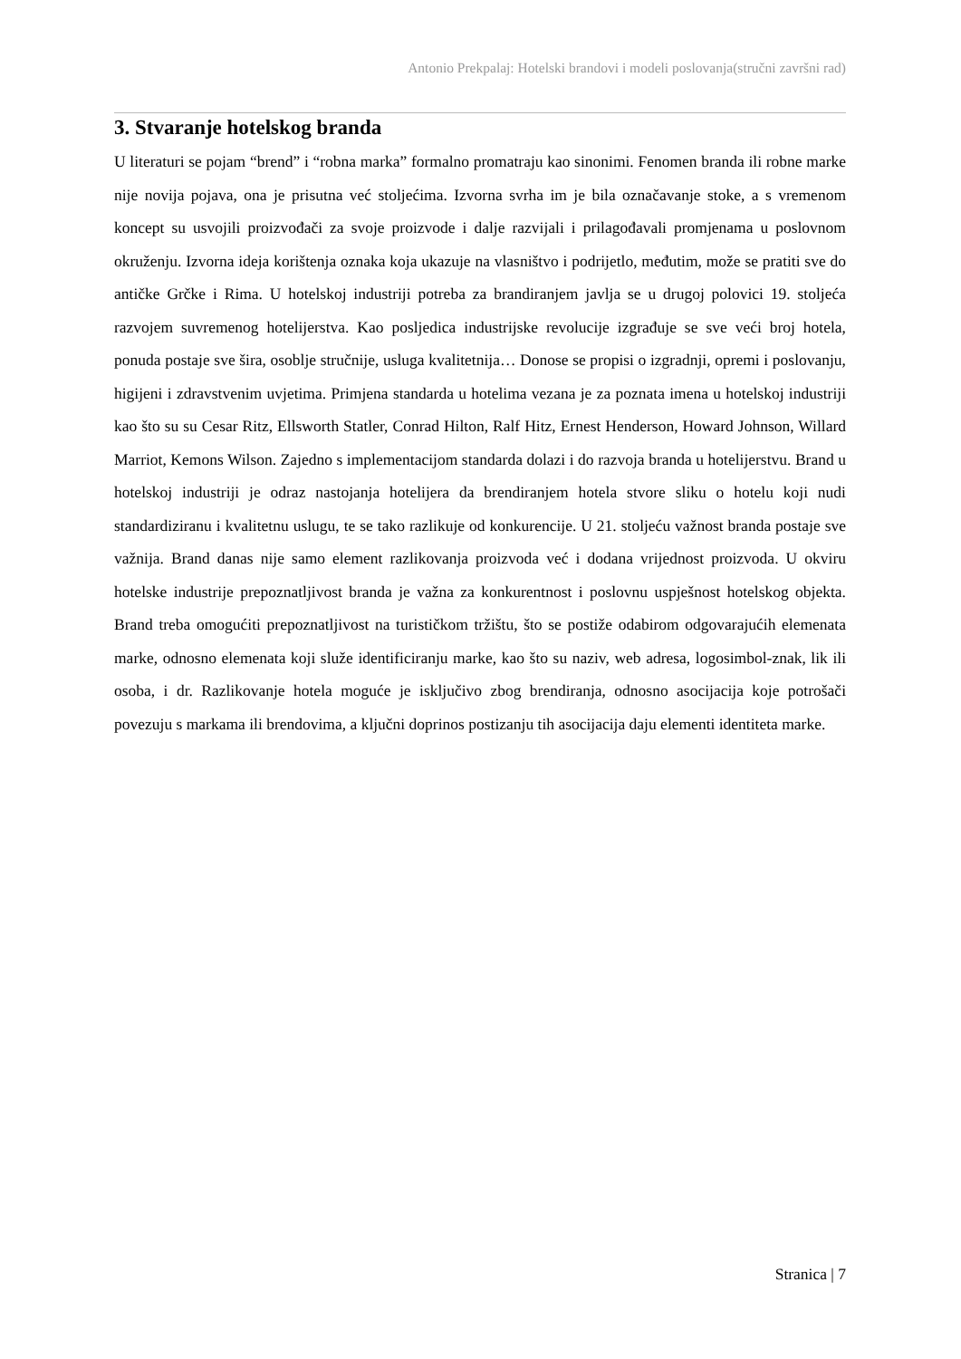Antonio Prekpalaj: Hotelski brandovi i modeli poslovanja(stručni završni rad)
3. Stvaranje hotelskog branda
U literaturi se pojam “brend” i “robna marka” formalno promatraju kao sinonimi. Fenomen branda ili robne marke nije novija pojava, ona je prisutna već stoljećima. Izvorna svrha im je bila označavanje stoke, a s vremenom koncept su usvojili proizvođači za svoje proizvode i dalje razvijali i prilagođavali promjenama u poslovnom okruženju. Izvorna ideja korištenja oznaka koja ukazuje na vlasništvo i podrijetlo, međutim, može se pratiti sve do antičke Grčke i Rima. U hotelskoj industriji potreba za brandiranjem javlja se u drugoj polovici 19. stoljeća razvojem suvremenog hotelijerstva. Kao posljedica industrijske revolucije izgrađuje se sve veći broj hotela, ponuda postaje sve šira, osoblje stručnije, usluga kvalitetnija… Donose se propisi o izgradnji, opremi i poslovanju, higijeni i zdravstvenim uvjetima. Primjena standarda u hotelima vezana je za poznata imena u hotelskoj industriji kao što su su Cesar Ritz, Ellsworth Statler, Conrad Hilton, Ralf Hitz, Ernest Henderson, Howard Johnson, Willard Marriot, Kemons Wilson. Zajedno s implementacijom standarda dolazi i do razvoja branda u hotelijerstvu. Brand u hotelskoj industriji je odraz nastojanja hotelijera da brendiranjem hotela stvore sliku o hotelu koji nudi standardiziranu i kvalitetnu uslugu, te se tako razlikuje od konkurencije. U 21. stoljeću važnost branda postaje sve važnija. Brand danas nije samo element razlikovanja proizvoda već i dodana vrijednost proizvoda. U okviru hotelske industrije prepoznatljivost branda je važna za konkurentnost i poslovnu uspješnost hotelskog objekta. Brand treba omogućiti prepoznatljivost na turističkom tržištu, što se postiže odabirom odgovarajućih elemenata marke, odnosno elemenata koji služe identificiranju marke, kao što su naziv, web adresa, logosimbol-znak, lik ili osoba, i dr. Razlikovanje hotela moguće je isključivo zbog brendiranja, odnosno asocijacija koje potrošači povezuju s markama ili brendovima, a ključni doprinos postizanju tih asocijacija daju elementi identiteta marke.
Stranica | 7